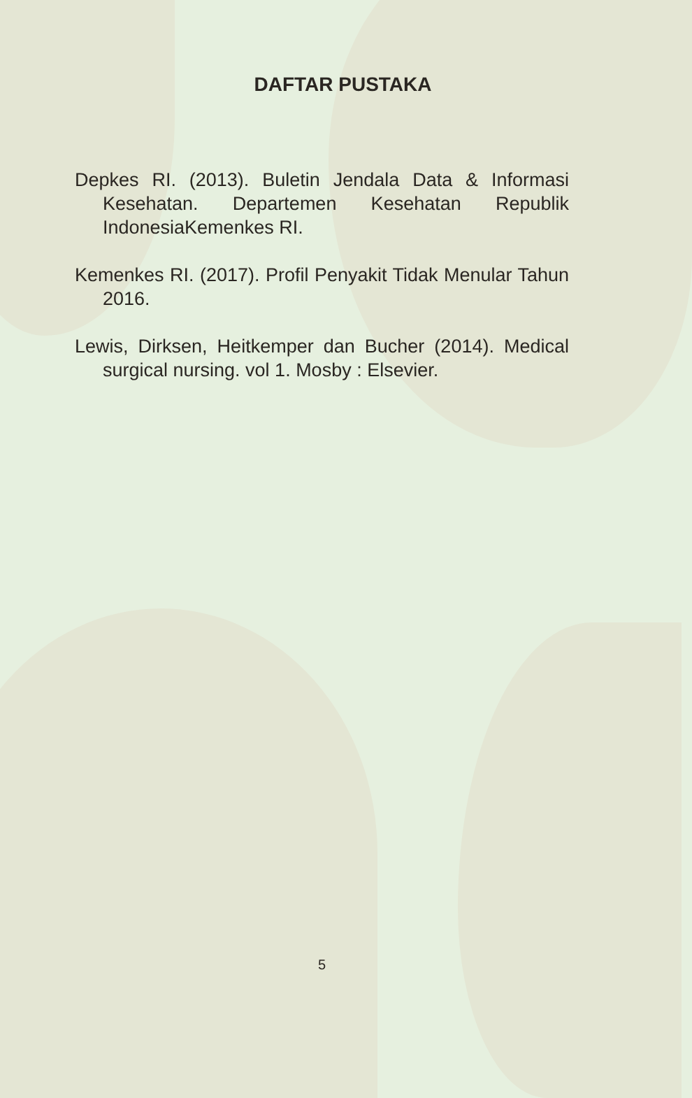DAFTAR PUSTAKA
Depkes RI. (2013). Buletin Jendala Data & Informasi Kesehatan. Departemen Kesehatan Republik IndonesiaKemenkes RI.
Kemenkes RI. (2017). Profil Penyakit Tidak Menular Tahun 2016.
Lewis, Dirksen, Heitkemper dan Bucher (2014). Medical surgical nursing. vol 1. Mosby : Elsevier.
5